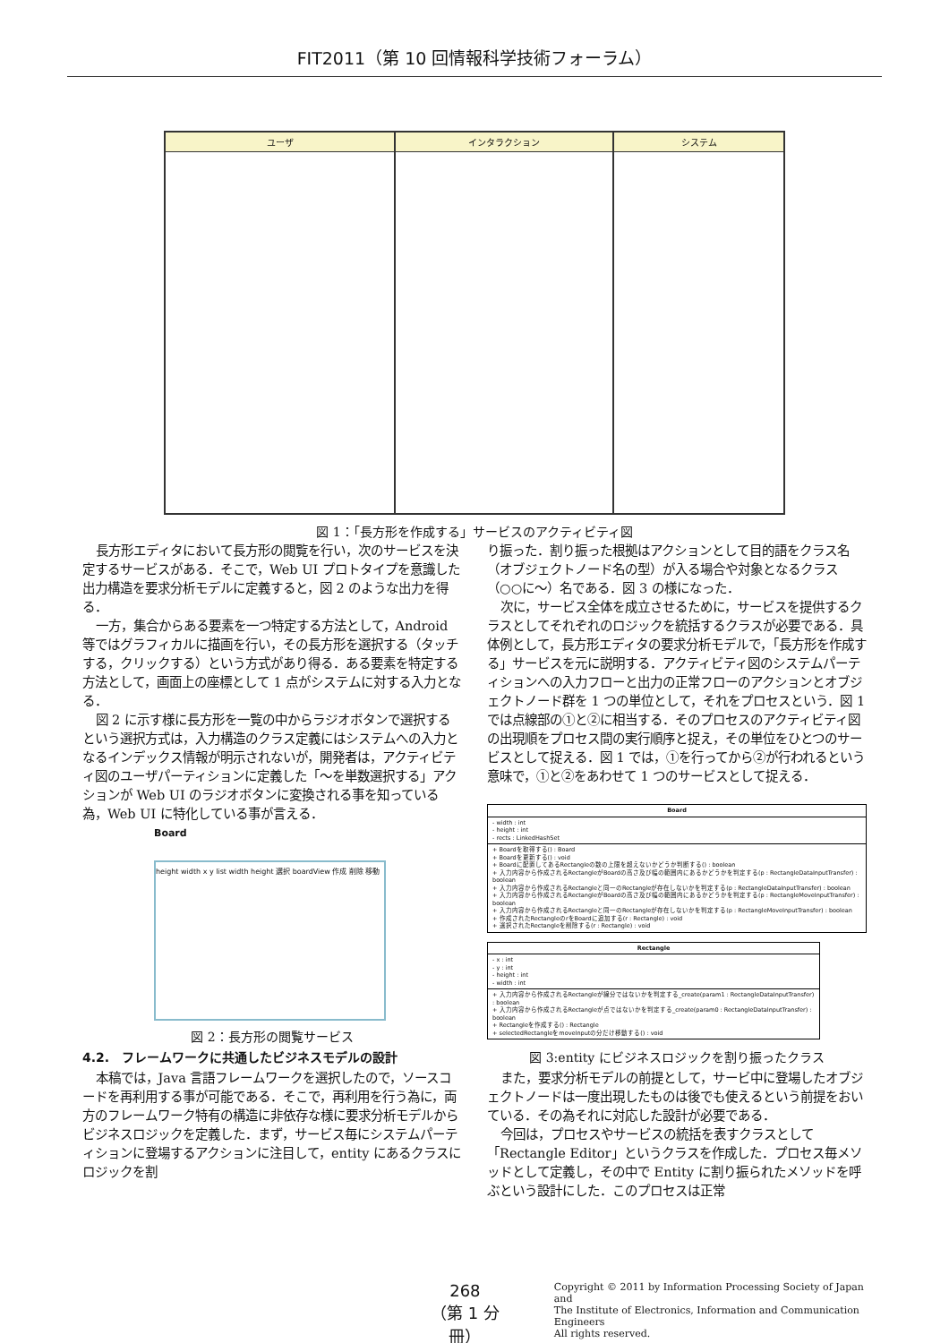FIT2011（第 10 回情報科学技術フォーラム）
ユーザ インタラクション システム
図 1：「長方形を作成する」サービスのアクティビティ図
長方形エディタにおいて長方形の閲覧を行い，次のサービスを決定するサービスがある．そこで，Web UI プロトタイプを意識した出力構造を要求分析モデルに定義すると，図 2 のような出力を得る．
一方，集合からある要素を一つ特定する方法として，Android 等ではグラフィカルに描画を行い，その長方形を選択する（タッチする，クリックする）という方式があり得る．ある要素を特定する方法として，画面上の座標として 1 点がシステムに対する入力となる．
図 2 に示す様に長方形を一覧の中からラジオボタンで選択するという選択方式は，入力構造のクラス定義にはシステムへの入力となるインデックス情報が明示されないが，開発者は，アクティビティ図のユーザパーティションに定義した「～を単数選択する」アクションが Web UI のラジオボタンに変換される事を知っている為，Web UI に特化している事が言える．
Board
height width x y list width height 選択 boardView 作成 削除 移動
図 2：長方形の閲覧サービス
4.2.　フレームワークに共通したビジネスモデルの設計
本稿では，Java 言語フレームワークを選択したので，ソースコードを再利用する事が可能である．そこで，再利用を行う為に，両方のフレームワーク特有の構造に非依存な様に要求分析モデルからビジネスロジックを定義した．まず，サービス毎にシステムパーティションに登場するアクションに注目して，entity にあるクラスにロジックを割
り振った．割り振った根拠はアクションとして目的語をクラス名（オブジェクトノード名の型）が入る場合や対象となるクラス（○○に～）名である．図 3 の様になった．
次に，サービス全体を成立させるために，サービスを提供するクラスとしてそれぞれのロジックを統括するクラスが必要である．具体例として，長方形エディタの要求分析モデルで，「長方形を作成する」サービスを元に説明する．アクティビティ図のシステムパーティションへの入力フローと出力の正常フローのアクションとオブジェクトノード群を 1 つの単位として，それをプロセスという．図 1 では点線部の①と②に相当する．そのプロセスのアクティビティ図の出現順をプロセス間の実行順序と捉え，その単位をひとつのサービスとして捉える．図 1 では，①を行ってから②が行われるという意味で，①と②をあわせて 1 つのサービスとして捉える．
Board
- width : int
- height : int
- rects : LinkedHashSet
+ Boardを取得する() : Board
+ Boardを更新する() : void
+ Boardに配置してあるRectangleの数の上限を超えないかどうか判断する() : boolean
+ 入力内容から作成されるRectangleがBoardの高さ及び幅の範囲内にあるかどうかを判定する(p : RectangleDataInputTransfer) : boolean
+ 入力内容から作成されるRectangleと同一のRectangleが存在しないかを判定する(p : RectangleDataInputTransfer) : boolean
+ 入力内容から作成されるRectangleがBoardの高さ及び幅の範囲内にあるかどうかを判定する(p : RectangleMoveInputTransfer) : boolean
+ 入力内容から作成されるRectangleと同一のRectangleが存在しないかを判定する(p : RectangleMoveInputTransfer) : boolean
+ 作成されたRectangleのrをBoardに追加する(r : Rectangle) : void
+ 選択されたRectangleを削除する(r : Rectangle) : void
Rectangle
- x : int
- y : int
- height : int
- width : int
+ 入力内容から作成されるRectangleが線分ではないかを判定する_create(param1 : RectangleDataInputTransfer) : boolean
+ 入力内容から作成されるRectangleが点ではないかを判定する_create(param0 : RectangleDataInputTransfer) : boolean
+ Rectangleを作成する() : Rectangle
+ selectedRectangleをmoveInputの分だけ移動する() : void
図 3:entity にビジネスロジックを割り振ったクラス
また，要求分析モデルの前提として，サービ中に登場したオブジェクトノードは一度出現したものは後でも使えるという前提をおいている．その為それに対応した設計が必要である．
今回は，プロセスやサービスの統括を表すクラスとして「Rectangle Editor」というクラスを作成した．プロセス毎メソッドとして定義し，その中で Entity に割り振られたメソッドを呼ぶという設計にした．このプロセスは正常
268
（第 1 分冊）
Copyright © 2011 by Information Processing Society of Japan and
The Institute of Electronics, Information and Communication Engineers
All rights reserved.